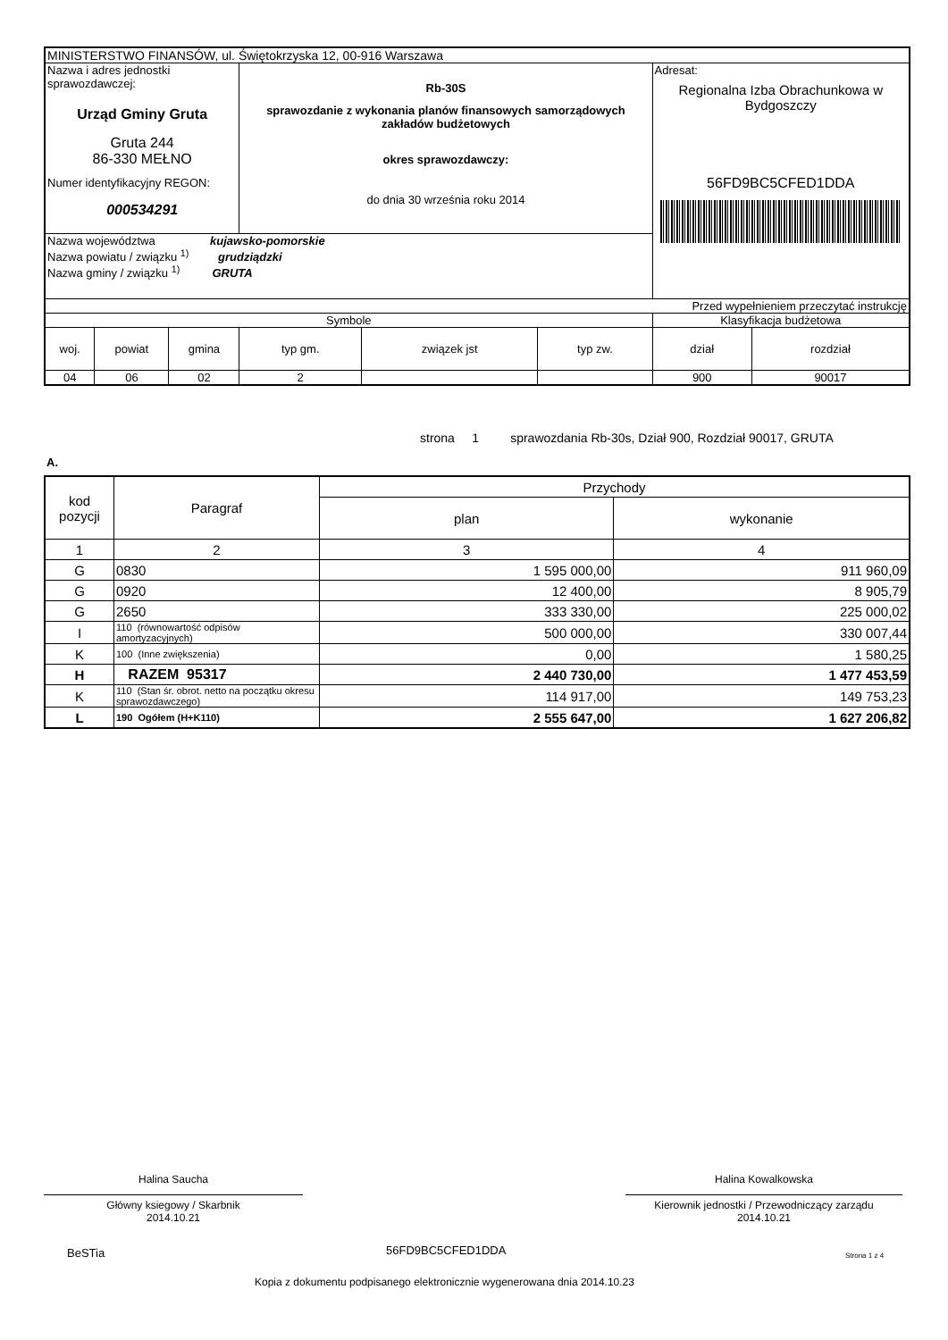| MINISTERSTWO FINANSÓW, ul. Świętokrzyska 12, 00-916 Warszawa | | | | | | | |
| Nazwa i adres jednostki sprawozdawczej: Urząd Gminy Gruta Gruta 244 86-330 MEŁNO Numer identyfikacyjny REGON: 000534291 | | | Rb-30S sprawozdanie z wykonania planów finansowych samorządowych zakładów budżetowych okres sprawozdawczy: do dnia 30 września roku 2014 | | | Adresat: Regionalna Izba Obrachunkowa w Bydgoszczy 56FD9BC5CFED1DDA | |
| Nazwa województwa kujawsko-pomorskie Nazwa powiatu / związku <sup>1)</sup> grudziądzki Nazwa gminy / związku <sup>1)</sup> GRUTA | | | | | | | |
| Przed wypełnieniem przeczytać instrukcję | | | | | | | |
| Symbole | | | | | | Klasyfikacja budżetowa | |
| woj. | powiat | gmina | typ gm. | związek jst | typ zw. | dział | rozdział |
| 04 | 06 | 02 | 2 | | | 900 | 90017 |
strona 1 sprawozdania Rb-30s, Dział 900, Rozdział 90017, GRUTA
A.
| kod pozycji | Paragraf | Przychody | |
| --- | --- | --- | --- |
| | | plan | wykonanie |
| 1 | 2 | 3 | 4 |
| G | 0830 | 1 595 000,00 | 911 960,09 |
| G | 0920 | 12 400,00 | 8 905,79 |
| G | 2650 | 333 330,00 | 225 000,02 |
| I | 110 (równowartość odpisów amortyzacyjnych) | 500 000,00 | 330 007,44 |
| K | 100 (Inne zwiększenia) | 0,00 | 1 580,25 |
| H | RAZEM 95317 | 2 440 730,00 | 1 477 453,59 |
| K | 110 (Stan śr. obrot. netto na początku okresu sprawozdawczego) | 114 917,00 | 149 753,23 |
| L | 190 Ogółem (H+K110) | 2 555 647,00 | 1 627 206,82 |
Halina Saucha
Główny ksiegowy / Skarbnik
2014.10.21
Halina Kowalkowska
Kierownik jednostki / Przewodniczący zarządu
2014.10.21
BeSTia 56FD9BC5CFED1DDA Strona 1 z 4
Kopia z dokumentu podpisanego elektronicznie wygenerowana dnia 2014.10.23